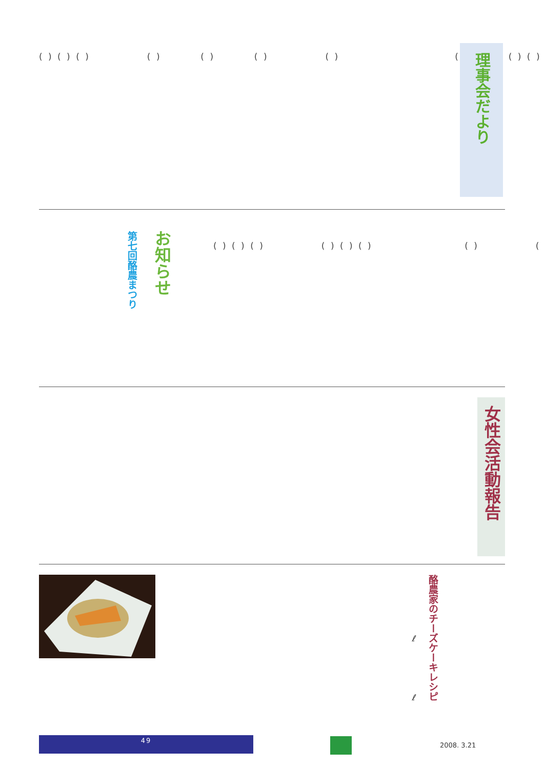( ) ( ) ( ) ( ) ( ) ( ) ( ) ( ) ( ) ( )
理事会だより
お知らせ
第七回酪農まつり
( ) ( ) ( ) ( ) ( ) ( ) ( ) ( )
女性会活動報告
酪農家のチーズケーキレシピ
ℓ
ℓ
49
2008. 3.21